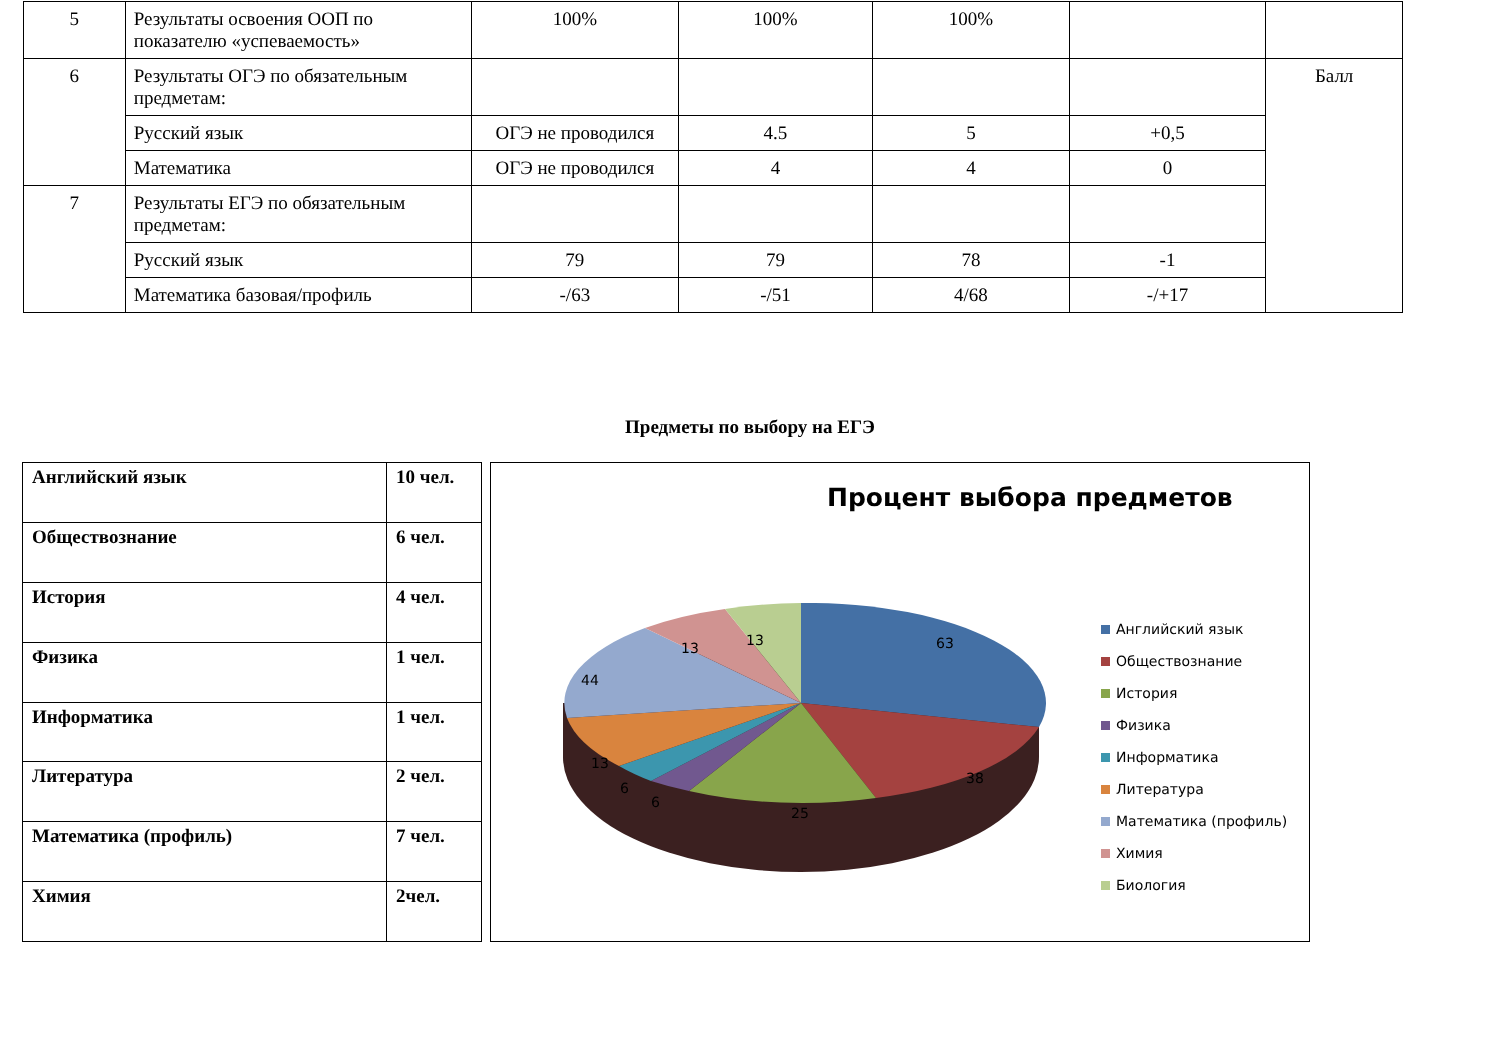| 5 | Результаты освоения ООП по показателю «успеваемость» | 100% | 100% | 100% | | |
| 6 | Результаты ОГЭ по обязательным предметам: | | | | | Балл |
| | Русский язык | ОГЭ не проводился | 4.5 | 5 | +0,5 | |
| | Математика | ОГЭ не проводился | 4 | 4 | 0 | |
| 7 | Результаты ЕГЭ по обязательным предметам: | | | | | |
| | Русский язык | 79 | 79 | 78 | -1 | |
| | Математика базовая/профиль | -/63 | -/51 | 4/68 | -/+17 | |
Предметы по выбору на ЕГЭ
| Английский язык | 10 чел. |
| Обществознание | 6 чел. |
| История | 4 чел. |
| Физика | 1 чел. |
| Информатика | 1 чел. |
| Литература | 2 чел. |
| Математика (профиль) | 7 чел. |
| Химия | 2чел. |
Процент выбора предметов
63
38
25
6
6
13
44
13
13
Английский язык
Обществознание
История
Физика
Информатика
Литература
Математика (профиль)
Химия
Биология